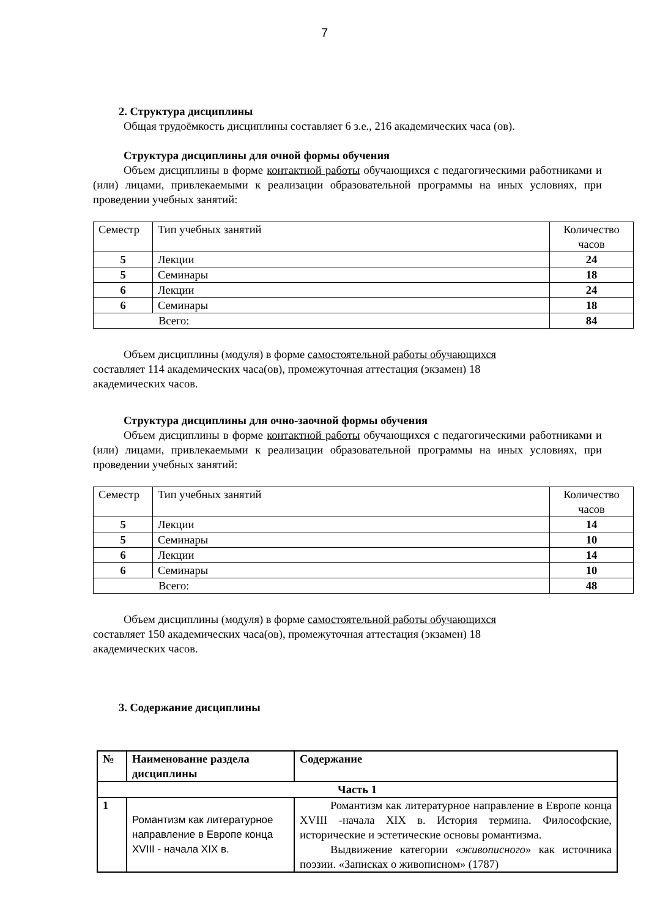7
2. Структура дисциплины
Общая трудоёмкость дисциплины составляет 6 з.е., 216 академических часа (ов).
Структура дисциплины для очной формы обучения
Объем дисциплины в форме контактной работы обучающихся с педагогическими работниками и (или) лицами, привлекаемыми к реализации образовательной программы на иных условиях, при проведении учебных занятий:
| Семестр | Тип учебных занятий | Количество часов |
| 5 | Лекции | 24 |
| 5 | Семинары | 18 |
| 6 | Лекции | 24 |
| 6 | Семинары | 18 |
| Всего: | | 84 |
Объем дисциплины (модуля) в форме самостоятельной работы обучающихся
составляет 114 академических часа(ов), промежуточная аттестация (экзамен) 18
академических часов.
Структура дисциплины для очно-заочной формы обучения
Объем дисциплины в форме контактной работы обучающихся с педагогическими работниками и (или) лицами, привлекаемыми к реализации образовательной программы на иных условиях, при проведении учебных занятий:
| Семестр | Тип учебных занятий | Количество часов |
| 5 | Лекции | 14 |
| 5 | Семинары | 10 |
| 6 | Лекции | 14 |
| 6 | Семинары | 10 |
| Всего: | | 48 |
Объем дисциплины (модуля) в форме самостоятельной работы обучающихся
составляет 150 академических часа(ов), промежуточная аттестация (экзамен) 18
академических часов.
3. Содержание дисциплины
| № | Наименование раздела дисциплины | Содержание |
| Часть 1 | | |
| 1 | Романтизм как литературное направление в Европе конца XVIII - начала XIX в. | Романтизм как литературное направление в Европе конца XVIII -начала XIX в. История термина. Философские, исторические и эстетические основы романтизма. Выдвижение категории « живописного » как источника поэзии. «Записках о живописном» (1787) |